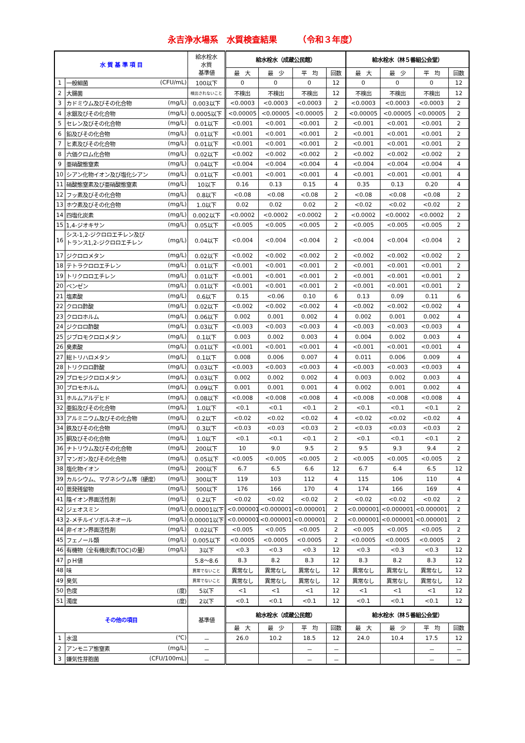永吉浄水場系　水質検査結果　　　（令和３年度）
| 水 質 基 準 項 目 | | 給水栓水 水質 基準値 | 給水栓水（成蔵公民館） | | | | 給水栓水（林５番組公会堂） | | | |
| --- | --- | --- | --- | --- | --- | --- | --- | --- | --- | --- |
| | | | 最 大 | 最 少 | 平 均 | 回数 | 最 大 | 最 少 | 平 均 | 回数 |
| 1 | 一般細菌 (CFU/mL) | 100以下 | 0 | 0 | 0 | 12 | 0 | 0 | 0 | 12 |
| 2 | 大腸菌 | 検出されないこと | 不検出 | 不検出 | 不検出 | 12 | 不検出 | 不検出 | 不検出 | 12 |
| 3 | カドミウム及びその化合物 (mg/L) | 0.003以下 | <0.0003 | <0.0003 | <0.0003 | 2 | <0.0003 | <0.0003 | <0.0003 | 2 |
| 4 | 水銀及びその化合物 (mg/L) | 0.0005以下 | <0.00005 | <0.00005 | <0.00005 | 2 | <0.00005 | <0.00005 | <0.00005 | 2 |
| 5 | セレン及びその化合物 (mg/L) | 0.01以下 | <0.001 | <0.001 | <0.001 | 2 | <0.001 | <0.001 | <0.001 | 2 |
| 6 | 鉛及びその化合物 (mg/L) | 0.01以下 | <0.001 | <0.001 | <0.001 | 2 | <0.001 | <0.001 | <0.001 | 2 |
| 7 | ヒ素及びその化合物 (mg/L) | 0.01以下 | <0.001 | <0.001 | <0.001 | 2 | <0.001 | <0.001 | <0.001 | 2 |
| 8 | 六価クロム化合物 (mg/L) | 0.02以下 | <0.002 | <0.002 | <0.002 | 2 | <0.002 | <0.002 | <0.002 | 2 |
| 9 | 亜硝酸態窒素 (mg/L) | 0.04以下 | <0.004 | <0.004 | <0.004 | 4 | <0.004 | <0.004 | <0.004 | 4 |
| 10 | シアン化物イオン及び塩化シアン (mg/L) | 0.01以下 | <0.001 | <0.001 | <0.001 | 4 | <0.001 | <0.001 | <0.001 | 4 |
| 11 | 硝酸態窒素及び亜硝酸態窒素 (mg/L) | 10以下 | 0.16 | 0.13 | 0.15 | 4 | 0.35 | 0.13 | 0.20 | 4 |
| 12 | フッ素及びその化合物 (mg/L) | 0.8以下 | <0.08 | <0.08 | <0.08 | 2 | <0.08 | <0.08 | <0.08 | 2 |
| 13 | ホウ素及びその化合物 (mg/L) | 1.0以下 | 0.02 | 0.02 | 0.02 | 2 | <0.02 | <0.02 | <0.02 | 2 |
| 14 | 四塩化炭素 (mg/L) | 0.002以下 | <0.0002 | <0.0002 | <0.0002 | 2 | <0.0002 | <0.0002 | <0.0002 | 2 |
| 15 | 1,4-ジオキサン (mg/L) | 0.05以下 | <0.005 | <0.005 | <0.005 | 2 | <0.005 | <0.005 | <0.005 | 2 |
| 16 | (mg/L) シス-1,2-ジクロロエチレン及び トランス1,2-ジクロロエチレン | 0.04以下 | <0.004 | <0.004 | <0.004 | 2 | <0.004 | <0.004 | <0.004 | 2 |
| 17 | ジクロロメタン (mg/L) | 0.02以下 | <0.002 | <0.002 | <0.002 | 2 | <0.002 | <0.002 | <0.002 | 2 |
| 18 | テトラクロロエチレン (mg/L) | 0.01以下 | <0.001 | <0.001 | <0.001 | 2 | <0.001 | <0.001 | <0.001 | 2 |
| 19 | トリクロロエチレン (mg/L) | 0.01以下 | <0.001 | <0.001 | <0.001 | 2 | <0.001 | <0.001 | <0.001 | 2 |
| 20 | ベンゼン (mg/L) | 0.01以下 | <0.001 | <0.001 | <0.001 | 2 | <0.001 | <0.001 | <0.001 | 2 |
| 21 | 塩素酸 (mg/L) | 0.6以下 | 0.15 | <0.06 | 0.10 | 6 | 0.13 | 0.09 | 0.11 | 6 |
| 22 | クロロ酢酸 (mg/L) | 0.02以下 | <0.002 | <0.002 | <0.002 | 4 | <0.002 | <0.002 | <0.002 | 4 |
| 23 | クロロホルム (mg/L) | 0.06以下 | 0.002 | 0.001 | 0.002 | 4 | 0.002 | 0.001 | 0.002 | 4 |
| 24 | ジクロロ酢酸 (mg/L) | 0.03以下 | <0.003 | <0.003 | <0.003 | 4 | <0.003 | <0.003 | <0.003 | 4 |
| 25 | ジブロモクロロメタン (mg/L) | 0.1以下 | 0.003 | 0.002 | 0.003 | 4 | 0.004 | 0.002 | 0.003 | 4 |
| 26 | 臭素酸 (mg/L) | 0.01以下 | <0.001 | <0.001 | <0.001 | 4 | <0.001 | <0.001 | <0.001 | 4 |
| 27 | 総トリハロメタン (mg/L) | 0.1以下 | 0.008 | 0.006 | 0.007 | 4 | 0.011 | 0.006 | 0.009 | 4 |
| 28 | トリクロロ酢酸 (mg/L) | 0.03以下 | <0.003 | <0.003 | <0.003 | 4 | <0.003 | <0.003 | <0.003 | 4 |
| 29 | ブロモジクロロメタン (mg/L) | 0.03以下 | 0.002 | 0.002 | 0.002 | 4 | 0.003 | 0.002 | 0.003 | 4 |
| 30 | ブロモホルム (mg/L) | 0.09以下 | 0.001 | 0.001 | 0.001 | 4 | 0.002 | 0.001 | 0.002 | 4 |
| 31 | ホルムアルデヒド (mg/L) | 0.08以下 | <0.008 | <0.008 | <0.008 | 4 | <0.008 | <0.008 | <0.008 | 4 |
| 32 | 亜鉛及びその化合物 (mg/L) | 1.0以下 | <0.1 | <0.1 | <0.1 | 2 | <0.1 | <0.1 | <0.1 | 2 |
| 33 | アルミニウム及びその化合物 (mg/L) | 0.2以下 | <0.02 | <0.02 | <0.02 | 4 | <0.02 | <0.02 | <0.02 | 4 |
| 34 | 鉄及びその化合物 (mg/L) | 0.3以下 | <0.03 | <0.03 | <0.03 | 2 | <0.03 | <0.03 | <0.03 | 2 |
| 35 | 銅及びその化合物 (mg/L) | 1.0以下 | <0.1 | <0.1 | <0.1 | 2 | <0.1 | <0.1 | <0.1 | 2 |
| 36 | ナトリウム及びその化合物 (mg/L) | 200以下 | 10 | 9.0 | 9.5 | 2 | 9.5 | 9.3 | 9.4 | 2 |
| 37 | マンガン及びその化合物 (mg/L) | 0.05以下 | <0.005 | <0.005 | <0.005 | 2 | <0.005 | <0.005 | <0.005 | 2 |
| 38 | 塩化物イオン (mg/L) | 200以下 | 6.7 | 6.5 | 6.6 | 12 | 6.7 | 6.4 | 6.5 | 12 |
| 39 | カルシウム、マグネシウム等（硬度） (mg/L) | 300以下 | 119 | 103 | 112 | 4 | 115 | 106 | 110 | 4 |
| 40 | 蒸発残留物 (mg/L) | 500以下 | 176 | 166 | 170 | 4 | 174 | 166 | 169 | 4 |
| 41 | 陰イオン界面活性剤 (mg/L) | 0.2以下 | <0.02 | <0.02 | <0.02 | 2 | <0.02 | <0.02 | <0.02 | 2 |
| 42 | ジェオスミン (mg/L) | 0.00001以下 | <0.000001 | <0.000001 | <0.000001 | 2 | <0.000001 | <0.000001 | <0.000001 | 2 |
| 43 | 2-メチルイソボルネオール (mg/L) | 0.00001以下 | <0.000001 | <0.000001 | <0.000001 | 2 | <0.000001 | <0.000001 | <0.000001 | 2 |
| 44 | 非イオン界面活性剤 (mg/L) | 0.02以下 | <0.005 | <0.005 | <0.005 | 2 | <0.005 | <0.005 | <0.005 | 2 |
| 45 | フェノール類 (mg/L) | 0.005以下 | <0.0005 | <0.0005 | <0.0005 | 2 | <0.0005 | <0.0005 | <0.0005 | 2 |
| 46 | 有機物（全有機炭素(TOC)の量） (mg/L) | 3以下 | <0.3 | <0.3 | <0.3 | 12 | <0.3 | <0.3 | <0.3 | 12 |
| 47 | ｐＨ値 | 5.8～8.6 | 8.3 | 8.2 | 8.3 | 12 | 8.3 | 8.2 | 8.3 | 12 |
| 48 | 味 | 異常でないこと | 異常なし | 異常なし | 異常なし | 12 | 異常なし | 異常なし | 異常なし | 12 |
| 49 | 臭気 | 異常でないこと | 異常なし | 異常なし | 異常なし | 12 | 異常なし | 異常なし | 異常なし | 12 |
| 50 | 色度 (度) | 5以下 | <1 | <1 | <1 | 12 | <1 | <1 | <1 | 12 |
| 51 | 濁度 (度) | 2以下 | <0.1 | <0.1 | <0.1 | 12 | <0.1 | <0.1 | <0.1 | 12 |
| その他の項目 | | 基準値 | 給水栓水（成蔵公民館） | | | | 給水栓水（林５番組公会堂） | | | |
| | | | 最 大 | 最 少 | 平 均 | 回数 | 最 大 | 最 少 | 平 均 | 回数 |
| 1 | 水温 (℃) | － | 26.0 | 10.2 | 18.5 | 12 | 24.0 | 10.4 | 17.5 | 12 |
| 2 | アンモニア態窒素 (mg/L) | － | | | － | － | | | － | － |
| 3 | 嫌気性芽胞菌 (CFU/100mL) | － | | | － | － | | | － | － |